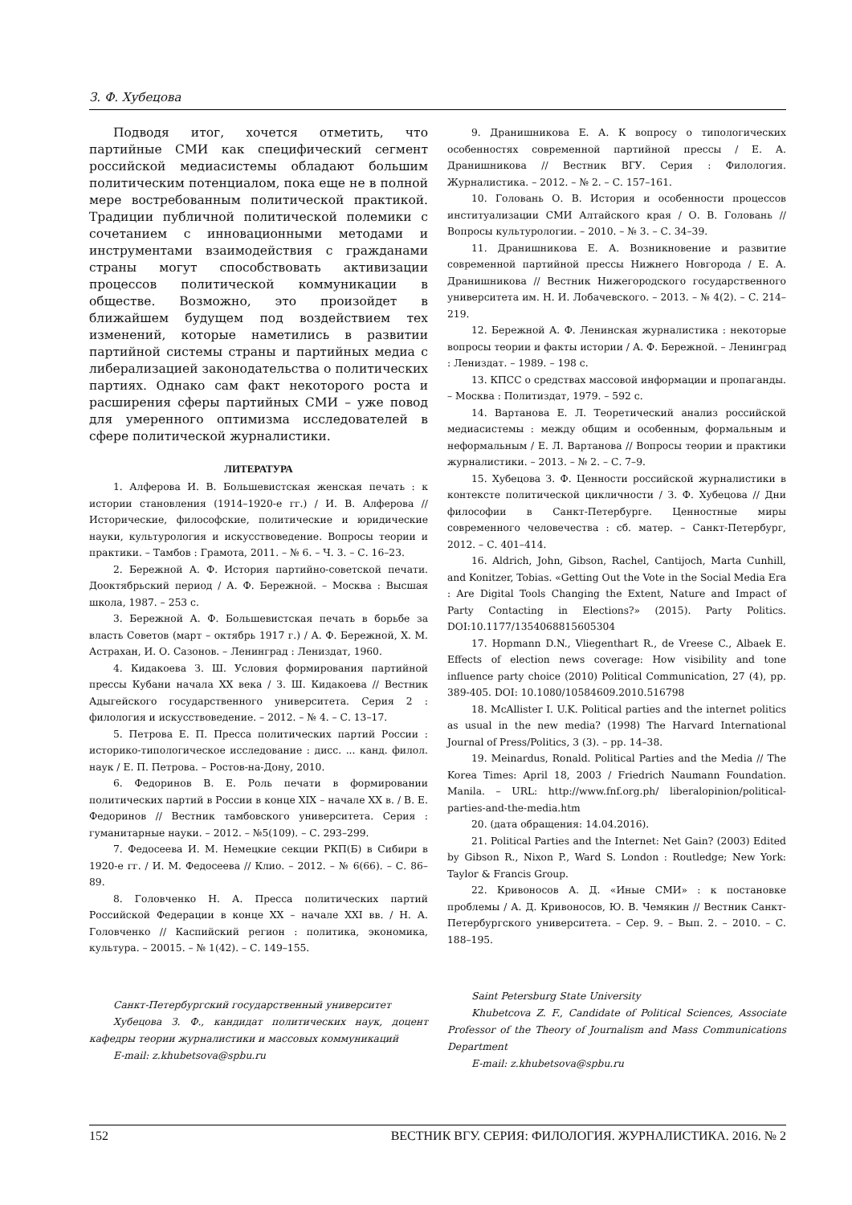З. Ф. Хубецова
Подводя итог, хочется отметить, что партийные СМИ как специфический сегмент российской медиасистемы обладают большим политическим потенциалом, пока еще не в полной мере востребованным политической практикой. Традиции публичной политической полемики с сочетанием с инновационными методами и инструментами взаимодействия с гражданами страны могут способствовать активизации процессов политической коммуникации в обществе. Возможно, это произойдет в ближайшем будущем под воздействием тех изменений, которые наметились в развитии партийной системы страны и партийных медиа с либерализацией законодательства о политических партиях. Однако сам факт некоторого роста и расширения сферы партийных СМИ – уже повод для умеренного оптимизма исследователей в сфере политической журналистики.
ЛИТЕРАТУРА
1. Алферова И. В. Большевистская женская печать : к истории становления (1914–1920-е гг.) / И. В. Алферова // Исторические, философские, политические и юридические науки, культурология и искусствоведение. Вопросы теории и практики. – Тамбов : Грамота, 2011. – № 6. – Ч. 3. – С. 16–23.
2. Бережной А. Ф. История партийно-советской печати. Дооктябрьский период / А. Ф. Бережной. – Москва : Высшая школа, 1987. – 253 с.
3. Бережной А. Ф. Большевистская печать в борьбе за власть Советов (март – октябрь 1917 г.) / А. Ф. Бережной, Х. М. Астрахан, И. О. Сазонов. – Ленинград : Лениздат, 1960.
4. Кидакоева З. Ш. Условия формирования партийной прессы Кубани начала XX века / З. Ш. Кидакоева // Вестник Адыгейского государственного университета. Серия 2 : филология и искусствоведение. – 2012. – № 4. – С. 13–17.
5. Петрова Е. П. Пресса политических партий России : историко-типологическое исследование : дисс. ... канд. филол. наук / Е. П. Петрова. – Ростов-на-Дону, 2010.
6. Федоринов В. Е. Роль печати в формировании политических партий в России в конце XIX – начале XX в. / В. Е. Федоринов // Вестник тамбовского университета. Серия : гуманитарные науки. – 2012. – №5(109). – С. 293–299.
7. Федосеева И. М. Немецкие секции РКП(Б) в Сибири в 1920-е гг. / И. М. Федосеева // Клио. – 2012. – № 6(66). – С. 86–89.
8. Головченко Н. А. Пресса политических партий Российской Федерации в конце XX – начале XXI вв. / Н. А. Головченко // Каспийский регион : политика, экономика, культура. – 20015. – № 1(42). – С. 149–155.
Санкт-Петербургский государственный университет
Хубецова З. Ф., кандидат политических наук, доцент кафедры теории журналистики и массовых коммуникаций
E-mail: z.khubetsova@spbu.ru
9. Дранишникова Е. А. К вопросу о типологических особенностях современной партийной прессы / Е. А. Дранишникова // Вестник ВГУ. Серия : Филология. Журналистика. – 2012. – № 2. – С. 157–161.
10. Головань О. В. История и особенности процессов институализации СМИ Алтайского края / О. В. Головань // Вопросы культурологии. – 2010. – № 3. – С. 34–39.
11. Дранишникова Е. А. Возникновение и развитие современной партийной прессы Нижнего Новгорода / Е. А. Дранишникова // Вестник Нижегородского государственного университета им. Н. И. Лобачевского. – 2013. – № 4(2). – С. 214–219.
12. Бережной А. Ф. Ленинская журналистика : некоторые вопросы теории и факты истории / А. Ф. Бережной. – Ленинград : Лениздат. – 1989. – 198 с.
13. КПСС о средствах массовой информации и пропаганды. – Москва : Политиздат, 1979. – 592 с.
14. Вартанова Е. Л. Теоретический анализ российской медиасистемы : между общим и особенным, формальным и неформальным / Е. Л. Вартанова // Вопросы теории и практики журналистики. – 2013. – № 2. – С. 7–9.
15. Хубецова З. Ф. Ценности российской журналистики в контексте политической цикличности / З. Ф. Хубецова // Дни философии в Санкт-Петербурге. Ценностные миры современного человечества : сб. матер. – Санкт-Петербург, 2012. – С. 401–414.
16. Aldrich, John, Gibson, Rachel, Cantijoch, Marta Cunhill, and Konitzer, Tobias. «Getting Out the Vote in the Social Media Era : Are Digital Tools Changing the Extent, Nature and Impact of Party Contacting in Elections?» (2015). Party Politics. DOI:10.1177/1354068815605304
17. Hopmann D.N., Vliegenthart R., de Vreese C., Albaek E. Effects of election news coverage: How visibility and tone influence party choice (2010) Political Communication, 27 (4), pp. 389-405. DOI: 10.1080/10584609.2010.516798
18. McAllister I. U.K. Political parties and the internet politics as usual in the new media? (1998) The Harvard International Journal of Press/Politics, 3 (3). – pp. 14–38.
19. Meinardus, Ronald. Political Parties and the Media // The Korea Times: April 18, 2003 / Friedrich Naumann Foundation. Manila. – URL: http://www.fnf.org.ph/ liberalopinion/political-parties-and-the-media.htm
20. (дата обращения: 14.04.2016).
21. Political Parties and the Internet: Net Gain? (2003) Edited by Gibson R., Nixon P., Ward S. London : Routledge; New York: Taylor & Francis Group.
22. Кривоносов А. Д. «Иные СМИ» : к постановке проблемы / А. Д. Кривоносов, Ю. В. Чемякин // Вестник Санкт-Петербургского университета. – Сер. 9. – Вып. 2. – 2010. – С. 188–195.
Saint Petersburg State University
Khubetcova Z. F., Candidate of Political Sciences, Associate Professor of the Theory of Journalism and Mass Communications Department
E-mail: z.khubetsova@spbu.ru
152 ВЕСТНИК ВГУ. СЕРИЯ: ФИЛОЛОГИЯ. ЖУРНАЛИСТИКА. 2016. № 2